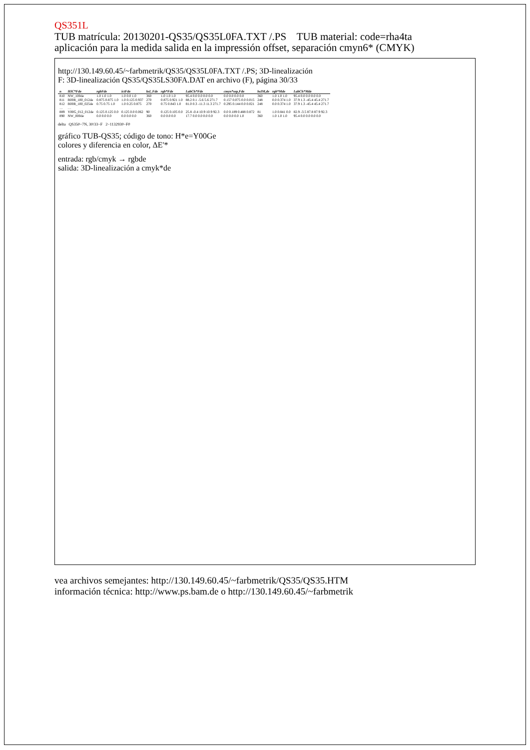QS351L
TUB matrícula: 20130201-QS35/QS35L0FA.TXT /.PS TUB material: code=rha4ta
aplicación para la medida salida en la impressión offset, separación cmyn6* (CMYK)
http://130.149.60.45/~farbmetrik/QS35/QS35L0FA.TXT /.PS; 3D-linealización
F: 3D-linealización QS35/QS35LS30FA.DAT en archivo (F), página 30/33
| n | HIC*Fde | rgbFde | ictFde | hsl_Fde | rgb*Fde | LabCh*Fde | cmyn*sep,Fde | hsIM,de | rgb*Mde | LabCh*Mde |
| --- | --- | --- | --- | --- | --- | --- | --- | --- | --- | --- |
| 810 | NW_100de | 1.0 1.0 1.0 | 1.0 0.0 1.0 | 360 | 1.0 1.0 1.0 | 95.4 0.0 0.0 0.0 0.0 | 0.0 0.0 0.0 0.0 | 360 | 1.0 1.0 1.0 | 95.4 0.0 0.0 0.0 0.0 |
| 811 | B00R_100_012de | 0.875 0.875 1.0 | 1.0 0.125 0.937 | 270 | 0.875 0.921 1.0 | 88.2 0.1 -5.6 5.6 271.7 | 0.157 0.075 0.0 0.015 | 248 | 0.0 0.374 1.0 | 37.9 1.3 -45.4 45.4 271.7 |
| 812 | B00R_100_025de | 0.75 0.75 1.0 | 1.0 0.25 0.875 | 270 | 0.75 0.843 1.0 | 81.0 0.3 -11.3 11.3 271.7 | 0.295 0.144 0.0 0.021 | 248 | 0.0 0.374 1.0 | 37.9 1.3 -45.4 45.4 271.7 |
| … | … | | | | | | | | | |
| 889 | Y00G_012_012de | 0.125 0.125 0.0 | 0.125 0.0 0.062 | 90 | 0.125 0.105 0.0 | 25.8 -0.4 10.9 10.9 92.3 | 0.0 0.189 0.488 0.872 | 81 | 1.0 0.841 0.0 | 82.9 -3.5 87.8 87.9 92.3 |
| 890 | NW_000de | 0.0 0.0 0.0 | 0.0 0.0 0.0 | 360 | 0.0 0.0 0.0 | 17.7 0.0 0.0 0.0 0.0 | 0.0 0.0 0.0 1.0 | 360 | 1.0 1.0 1.0 | 95.4 0.0 0.0 0.0 0.0 |
delta QS350−7N, 30/33−F 2−1132930−F0
gráfico TUB-QS35; código de tono: H*e=Y00Ge
colores y diferencia en color, ΔE'*
entrada: rgb/cmyk → rgbde
salida: 3D-linealización a cmyk*de
vea archivos semejantes: http://130.149.60.45/~farbmetrik/QS35/QS35.HTM
información técnica: http://www.ps.bam.de o http://130.149.60.45/~farbmetrik